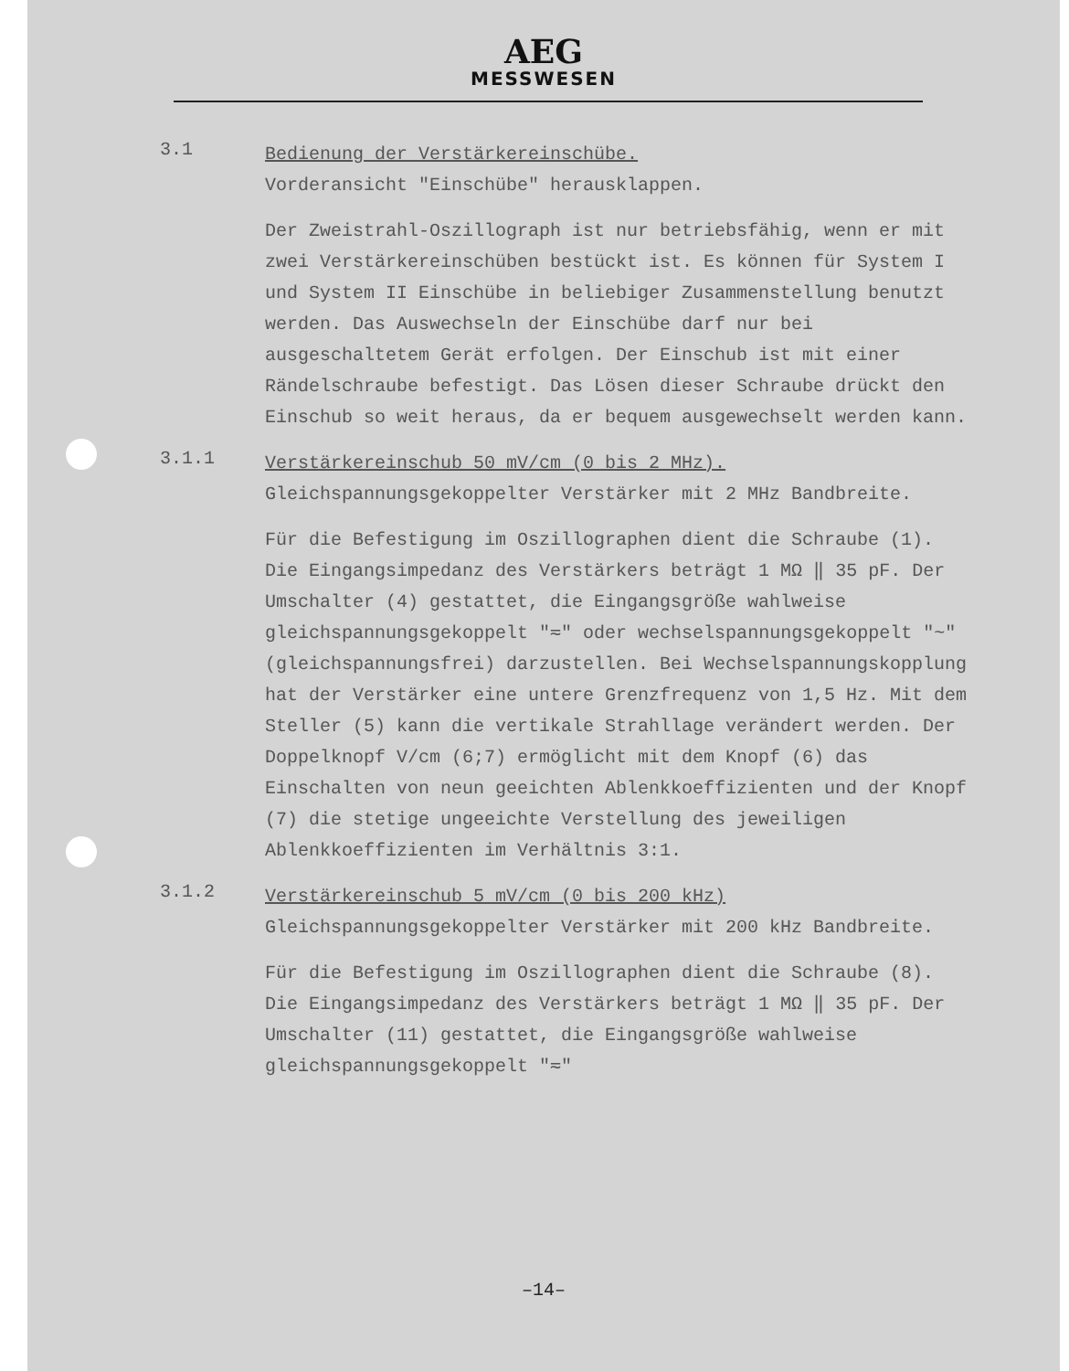AEG
MESSWESEN
3.1
Bedienung der Verstärkereinschübe.
Vorderansicht "Einschübe" herausklappen.
Der Zweistrahl-Oszillograph ist nur betriebsfähig, wenn er mit zwei Verstärkereinschüben bestückt ist. Es können für System I und System II Einschübe in beliebiger Zusammenstellung benutzt werden. Das Auswechseln der Einschübe darf nur bei ausgeschaltetem Gerät erfolgen. Der Einschub ist mit einer Rändelschraube befestigt. Das Lösen dieser Schraube drückt den Einschub so weit heraus, da er bequem ausgewechselt werden kann.
3.1.1
Verstärkereinschub 50 mV/cm (0 bis 2 MHz).
Gleichspannungsgekoppelter Verstärker mit 2 MHz Bandbreite.
Für die Befestigung im Oszillographen dient die Schraube (1). Die Eingangsimpedanz des Verstärkers beträgt 1 MΩ ‖ 35 pF. Der Umschalter (4) gestattet, die Eingangsgröße wahlweise gleichspannungsgekoppelt "≂" oder wechselspannungsgekoppelt "~" (gleichspannungsfrei) darzustellen. Bei Wechselspannungskopplung hat der Verstärker eine untere Grenzfrequenz von 1,5 Hz. Mit dem Steller (5) kann die vertikale Strahllage verändert werden. Der Doppelknopf V/cm (6;7) ermöglicht mit dem Knopf (6) das Einschalten von neun geeichten Ablenkkoeffizienten und der Knopf (7) die stetige ungeeichte Verstellung des jeweiligen Ablenkkoeffizienten im Verhältnis 3:1.
3.1.2
Verstärkereinschub 5 mV/cm (0 bis 200 kHz)
Gleichspannungsgekoppelter Verstärker mit 200 kHz Bandbreite.
Für die Befestigung im Oszillographen dient die Schraube (8). Die Eingangsimpedanz des Verstärkers beträgt 1 MΩ ‖ 35 pF. Der Umschalter (11) gestattet, die Eingangsgröße wahlweise gleichspannungsgekoppelt "≂"
–14–